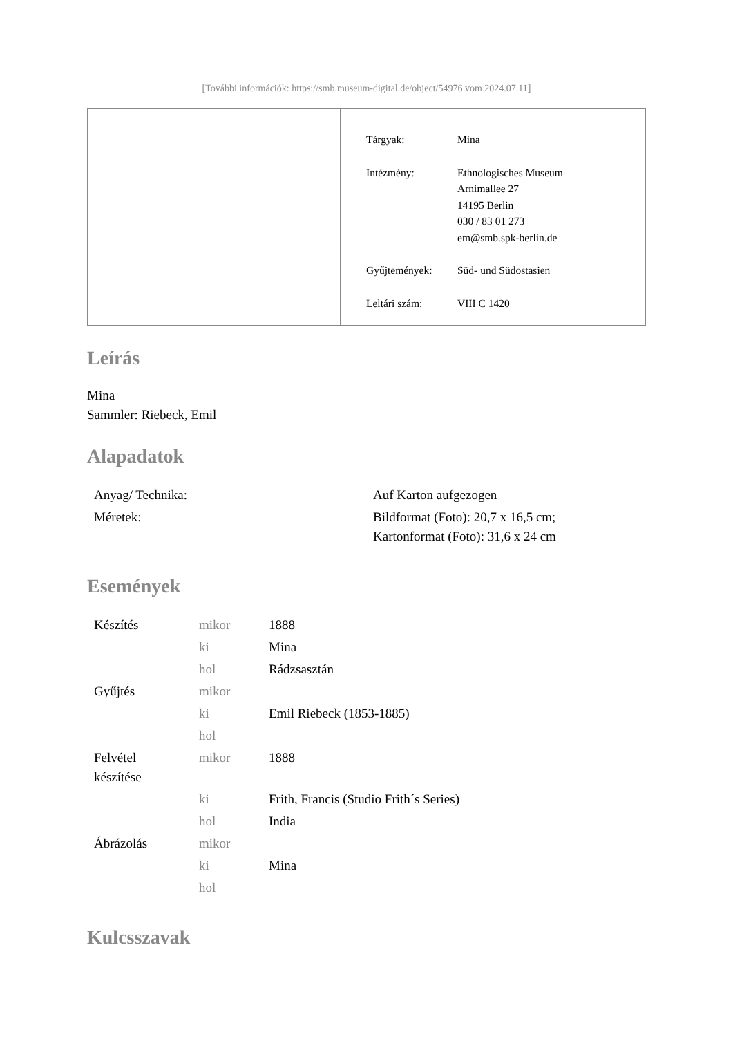[További információk: https://smb.museum-digital.de/object/54976 vom 2024.07.11]
| Tárgyak: | Mina |
| Intézmény: | Ethnologisches Museum Arnimallee 27 14195 Berlin 030 / 83 01 273 em@smb.spk-berlin.de |
| Gyűjtemények: | Süd- und Südostasien |
| Leltári szám: | VIII C 1420 |
Leírás
Mina
Sammler: Riebeck, Emil
Alapadatok
| Anyag/ Technika: | Auf Karton aufgezogen |
| Méretek: | Bildformat (Foto): 20,7 x 16,5 cm; Kartonformat (Foto): 31,6 x 24 cm |
Események
| Készítés | mikor | 1888 |
| | ki | Mina |
| | hol | Rádzsasztán |
| Gyűjtés | mikor | |
| | ki | Emil Riebeck (1853-1885) |
| | hol | |
| Felvétel készítése | mikor | 1888 |
| | ki | Frith, Francis (Studio Frith´s Series) |
| | hol | India |
| Ábrázolás | mikor | |
| | ki | Mina |
| | hol | |
Kulcsszavak